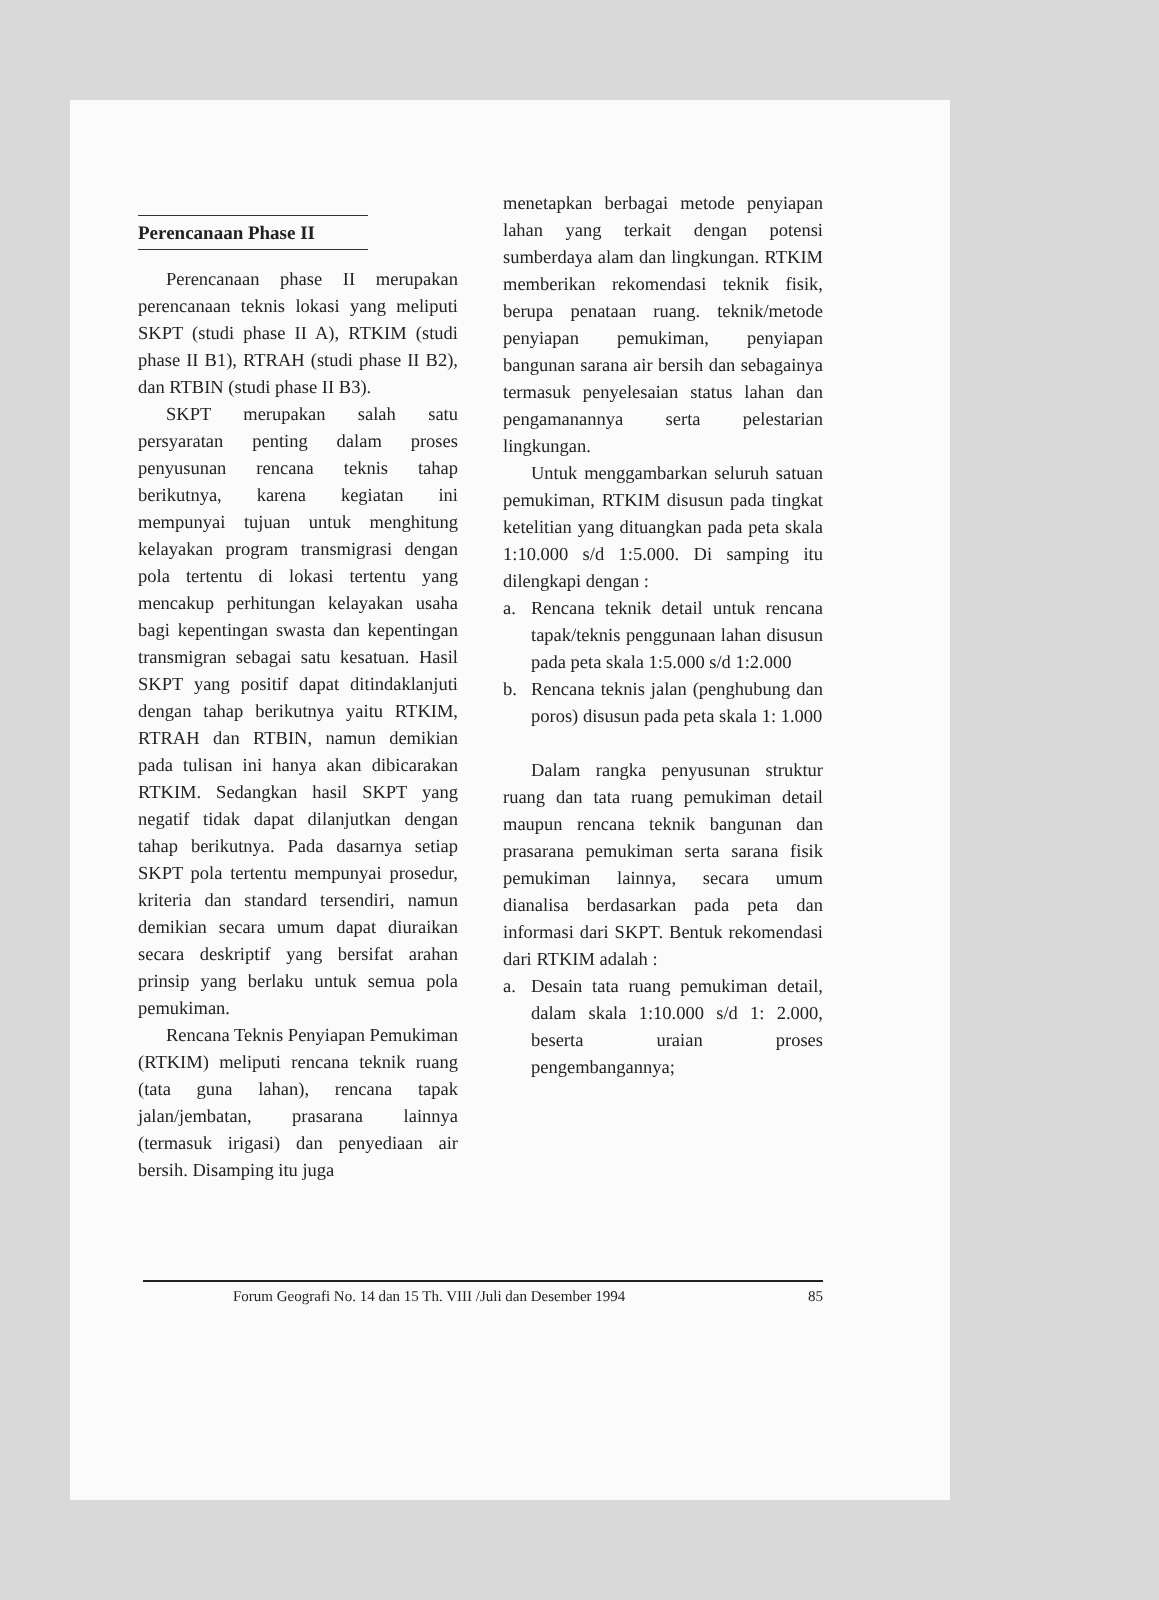Perencanaan Phase II
Perencanaan phase II merupakan perencanaan teknis lokasi yang meliputi SKPT (studi phase II A), RTKIM (studi phase II B1), RTRAH (studi phase II B2), dan RTBIN (studi phase II B3).
SKPT merupakan salah satu persyaratan penting dalam proses penyusunan rencana teknis tahap berikutnya, karena kegiatan ini mempunyai tujuan untuk menghitung kelayakan program transmigrasi dengan pola tertentu di lokasi tertentu yang mencakup perhitungan kelayakan usaha bagi kepentingan swasta dan kepentingan transmigran sebagai satu kesatuan. Hasil SKPT yang positif dapat ditindaklanjuti dengan tahap berikutnya yaitu RTKIM, RTRAH dan RTBIN, namun demikian pada tulisan ini hanya akan dibicarakan RTKIM. Sedangkan hasil SKPT yang negatif tidak dapat dilanjutkan dengan tahap berikutnya. Pada dasarnya setiap SKPT pola tertentu mempunyai prosedur, kriteria dan standard tersendiri, namun demikian secara umum dapat diuraikan secara deskriptif yang bersifat arahan prinsip yang berlaku untuk semua pola pemukiman.
Rencana Teknis Penyiapan Pemukiman (RTKIM) meliputi rencana teknik ruang (tata guna lahan), rencana tapak jalan/jembatan, prasarana lainnya (termasuk irigasi) dan penyediaan air bersih. Disamping itu juga
menetapkan berbagai metode penyiapan lahan yang terkait dengan potensi sumberdaya alam dan lingkungan. RTKIM memberikan rekomendasi teknik fisik, berupa penataan ruang. teknik/metode penyiapan pemukiman, penyiapan bangunan sarana air bersih dan sebagainya termasuk penyelesaian status lahan dan pengamanannya serta pelestarian lingkungan.
Untuk menggambarkan seluruh satuan pemukiman, RTKIM disusun pada tingkat ketelitian yang dituangkan pada peta skala 1:10.000 s/d 1:5.000. Di samping itu dilengkapi dengan :
a. Rencana teknik detail untuk rencana tapak/teknis penggunaan lahan disusun pada peta skala 1:5.000 s/d 1:2.000
b. Rencana teknis jalan (penghubung dan poros) disusun pada peta skala 1: 1.000
Dalam rangka penyusunan struktur ruang dan tata ruang pemukiman detail maupun rencana teknik bangunan dan prasarana pemukiman serta sarana fisik pemukiman lainnya, secara umum dianalisa berdasarkan pada peta dan informasi dari SKPT. Bentuk rekomendasi dari RTKIM adalah :
a. Desain tata ruang pemukiman detail, dalam skala 1:10.000 s/d 1: 2.000, beserta uraian proses pengembangannya;
Forum Geografi No. 14 dan 15 Th. VIII /Juli dan Desember 1994 85